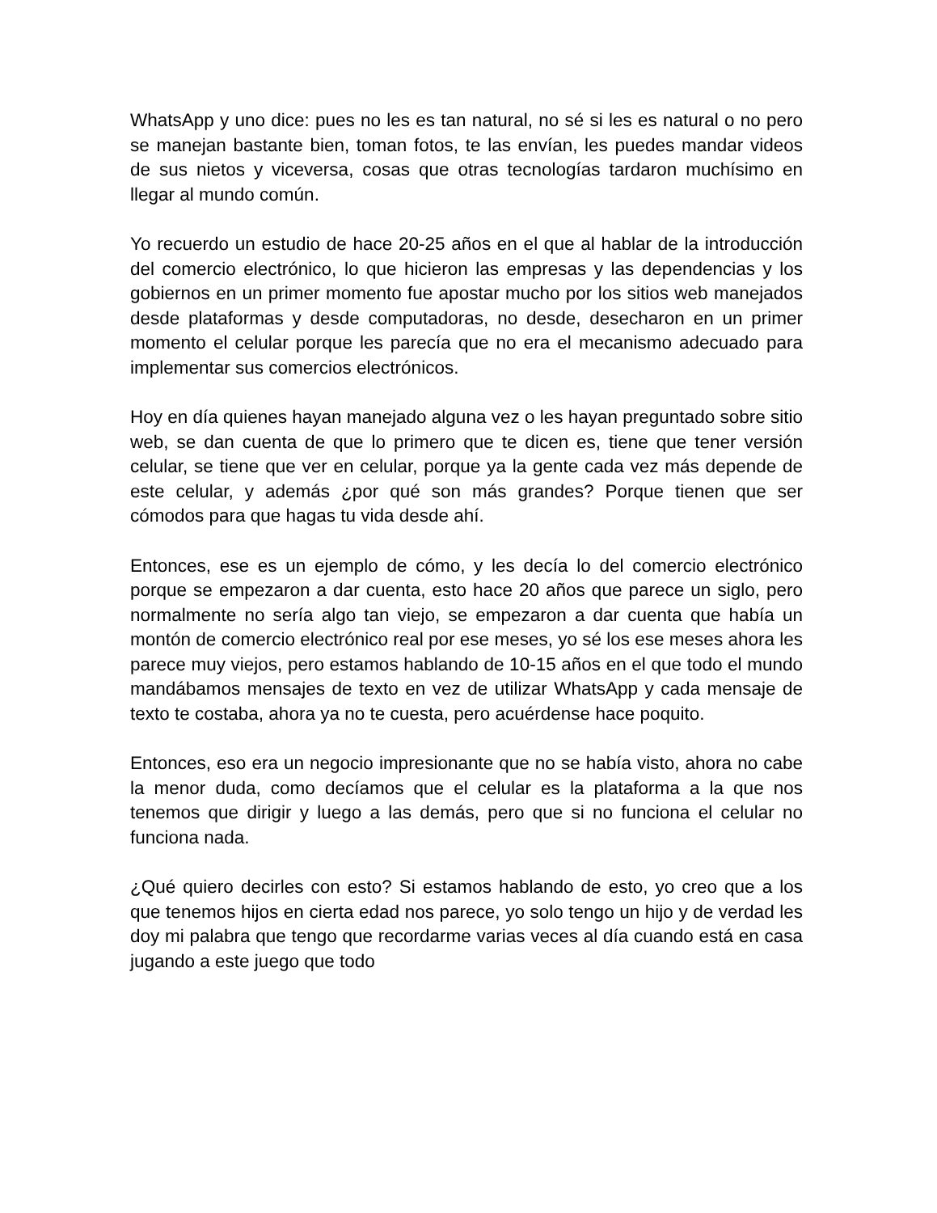WhatsApp y uno dice: pues no les es tan natural, no sé si les es natural o no pero se manejan bastante bien, toman fotos, te las envían, les puedes mandar videos de sus nietos y viceversa, cosas que otras tecnologías tardaron muchísimo en llegar al mundo común.
Yo recuerdo un estudio de hace 20-25 años en el que al hablar de la introducción del comercio electrónico, lo que hicieron las empresas y las dependencias y los gobiernos en un primer momento fue apostar mucho por los sitios web manejados desde plataformas y desde computadoras, no desde, desecharon en un primer momento el celular porque les parecía que no era el mecanismo adecuado para implementar sus comercios electrónicos.
Hoy en día quienes hayan manejado alguna vez o les hayan preguntado sobre sitio web, se dan cuenta de que lo primero que te dicen es, tiene que tener versión celular, se tiene que ver en celular, porque ya la gente cada vez más depende de este celular, y además ¿por qué son más grandes? Porque tienen que ser cómodos para que hagas tu vida desde ahí.
Entonces, ese es un ejemplo de cómo, y les decía lo del comercio electrónico porque se empezaron a dar cuenta, esto hace 20 años que parece un siglo, pero normalmente no sería algo tan viejo, se empezaron a dar cuenta que había un montón de comercio electrónico real por ese meses, yo sé los ese meses ahora les parece muy viejos, pero estamos hablando de 10-15 años en el que todo el mundo mandábamos mensajes de texto en vez de utilizar WhatsApp y cada mensaje de texto te costaba, ahora ya no te cuesta, pero acuérdense hace poquito.
Entonces, eso era un negocio impresionante que no se había visto, ahora no cabe la menor duda, como decíamos que el celular es la plataforma a la que nos tenemos que dirigir y luego a las demás, pero que si no funciona el celular no funciona nada.
¿Qué quiero decirles con esto? Si estamos hablando de esto, yo creo que a los que tenemos hijos en cierta edad nos parece, yo solo tengo un hijo y de verdad les doy mi palabra que tengo que recordarme varias veces al día cuando está en casa jugando a este juego que todo